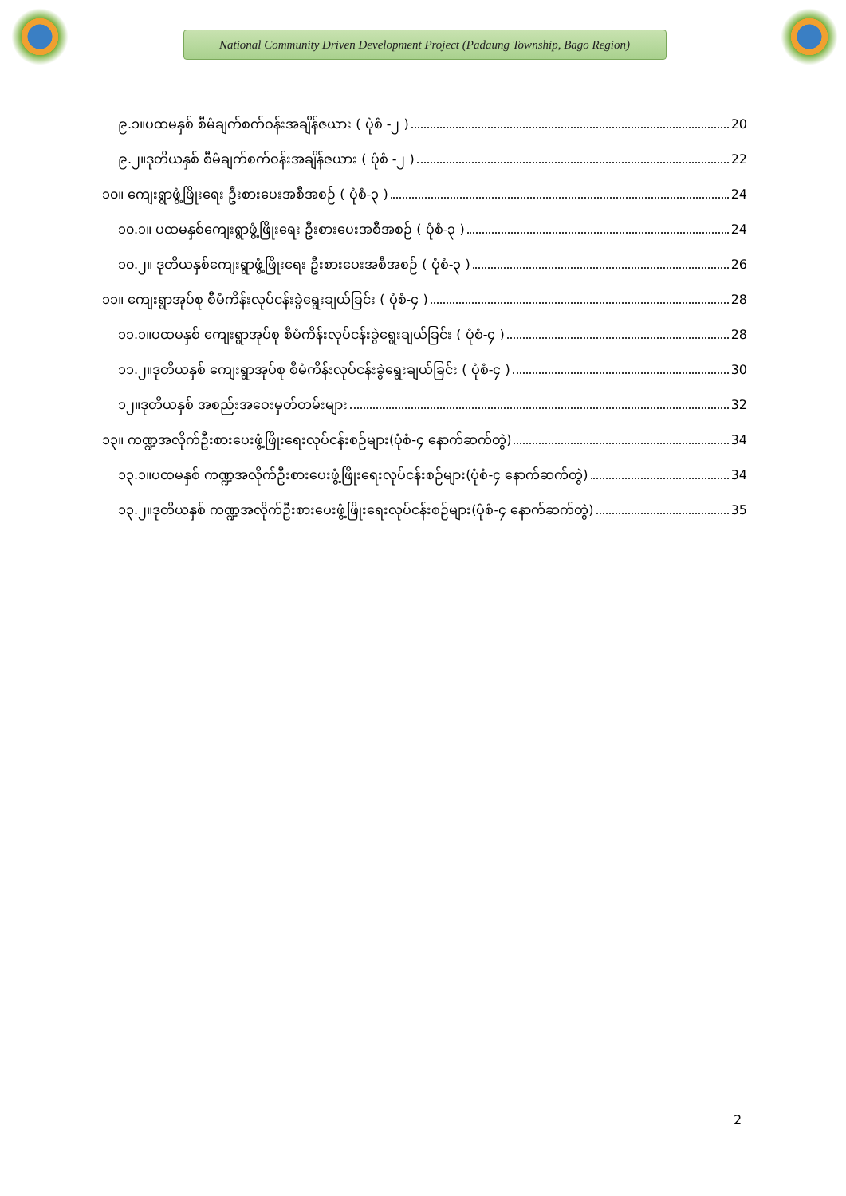National Community Driven Development Project (Padaung Township, Bago Region)
၉.၁။ပထမနှစ် စီမံချက်စက်ဝန်းအချိန်ဇယား ( ပုံစံ -၂ ) 20
၉.၂။ဒုတိယနှစ် စီမံချက်စက်ဝန်းအချိန်ဇယား ( ပုံစံ -၂ ) 22
၁၀။ ကျေးရွာဖွံ့ဖြိုးရေး ဦးစားပေးအစီအစဉ် ( ပုံစံ-၃ ) 24
၁၀.၁။ ပထမနှစ်ကျေးရွာဖွံ့ဖြိုးရေး ဦးစားပေးအစီအစဉ် ( ပုံစံ-၃ ) 24
၁၀.၂။ ဒုတိယနှစ်ကျေးရွာဖွံ့ဖြိုးရေး ဦးစားပေးအစီအစဉ် ( ပုံစံ-၃ ) 26
၁၁။ ကျေးရွာအုပ်စု စီမံကိန်းလုပ်ငန်းခွဲရွေးချယ်ခြင်း ( ပုံစံ-၄ ) 28
၁၁.၁။ပထမနှစ် ကျေးရွာအုပ်စု စီမံကိန်းလုပ်ငန်းခွဲရွေးချယ်ခြင်း ( ပုံစံ-၄ ) 28
၁၁.၂။ဒုတိယနှစ် ကျေးရွာအုပ်စု စီမံကိန်းလုပ်ငန်းခွဲရွေးချယ်ခြင်း ( ပုံစံ-၄ ) 30
၁၂။ဒုတိယနှစ် အစည်းအဝေးမှတ်တမ်းများ 32
၁၃။ ကဏ္ဍအလိုက်ဦးစားပေးဖွံ့ဖြိုးရေးလုပ်ငန်းစဉ်များ(ပုံစံ-၄ နောက်ဆက်တွဲ) 34
၁၃.၁။ပထမနှစ် ကဏ္ဍအလိုက်ဦးစားပေးဖွံ့ဖြိုးရေးလုပ်ငန်းစဉ်များ(ပုံစံ-၄ နောက်ဆက်တွဲ) 34
၁၃.၂။ဒုတိယနှစ် ကဏ္ဍအလိုက်ဦးစားပေးဖွံ့ဖြိုးရေးလုပ်ငန်းစဉ်များ(ပုံစံ-၄ နောက်ဆက်တွဲ) 35
2